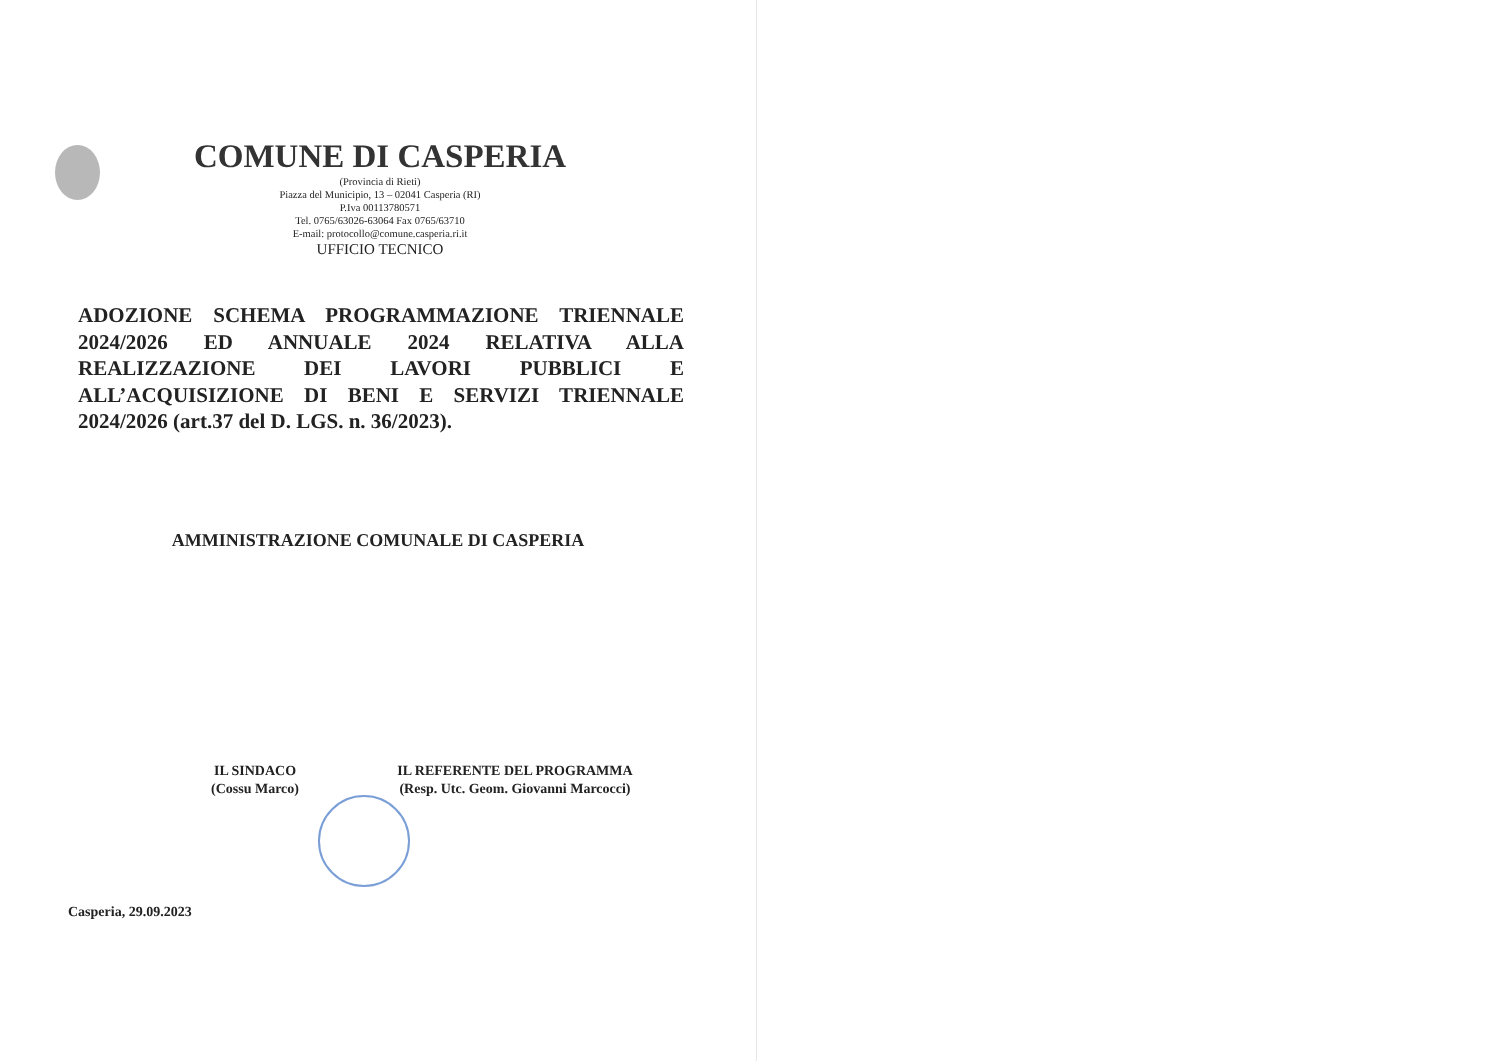COMUNE DI CASPERIA
(Provincia di Rieti)
Piazza del Municipio, 13 – 02041 Casperia (RI)
P.Iva 00113780571
Tel. 0765/63026-63064 Fax 0765/63710
E-mail: protocollo@comune.casperia.ri.it
UFFICIO TECNICO
ADOZIONE SCHEMA PROGRAMMAZIONE TRIENNALE 2024/2026 ED ANNUALE 2024 RELATIVA ALLA REALIZZAZIONE DEI LAVORI PUBBLICI E ALL’ACQUISIZIONE DI BENI E SERVIZI TRIENNALE 2024/2026 (art.37 del D. LGS. n. 36/2023).
AMMINISTRAZIONE COMUNALE DI CASPERIA
IL SINDACO
(Cossu Marco)
IL REFERENTE DEL PROGRAMMA
(Resp. Utc. Geom. Giovanni Marcocci)
Casperia, 29.09.2023